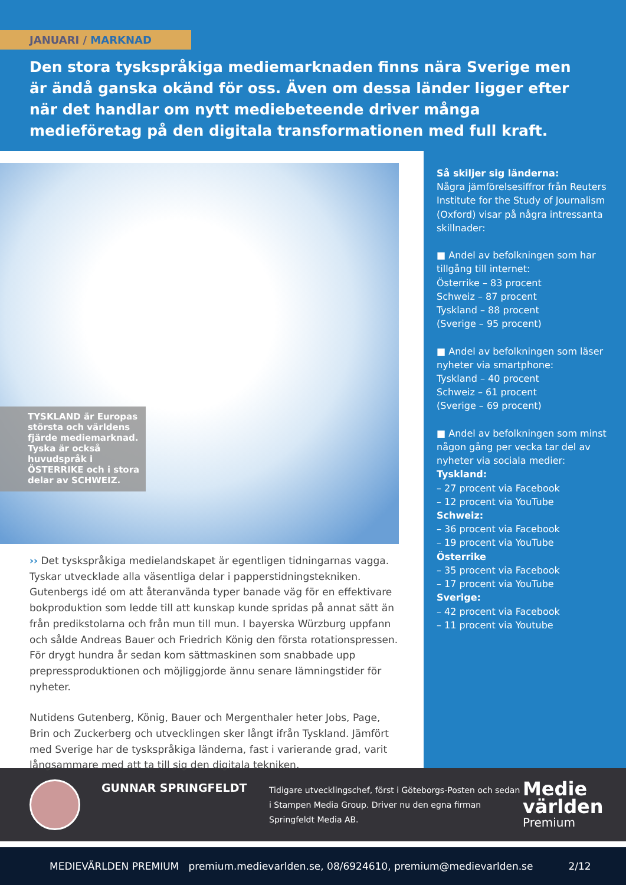JANUARI / MARKNAD
Den stora tyskspråkiga mediemarknaden finns nära Sverige men är ändå ganska okänd för oss. Även om dessa länder ligger efter när det handlar om nytt mediebeteende driver många medieföretag på den digitala transformationen med full kraft.
TYSKLAND är Europas största och världens fjärde mediemarknad. Tyska är också huvudspråk i ÖSTERRIKE och i stora delar av SCHWEIZ.
›› Det tyskspråkiga medielandskapet är egentligen tidningarnas vagga. Tyskar utvecklade alla väsentliga delar i papperstidningstekniken. Gutenbergs idé om att återanvända typer banade väg för en effektivare bokproduktion som ledde till att kunskap kunde spridas på annat sätt än från predikstolarna och från mun till mun. I bayerska Würzburg uppfann och sålde Andreas Bauer och Friedrich König den första rotationspressen. För drygt hundra år sedan kom sättmaskinen som snabbade upp prepressproduktionen och möjliggjorde ännu senare lämningstider för nyheter.
Nutidens Gutenberg, König, Bauer och Mergenthaler heter Jobs, Page, Brin och Zuckerberg och utvecklingen sker långt ifrån Tyskland. Jämfört med Sverige har de tyskspråkiga länderna, fast i varierande grad, varit långsammare med att ta till sig den digitala tekniken.
Så skiljer sig länderna:
Några jämförelsesiffror från Reuters Institute for the Study of Journalism (Oxford) visar på några intressanta skillnader:
■ Andel av befolkningen som har tillgång till internet:
Österrike – 83 procent
Schweiz – 87 procent
Tyskland – 88 procent
(Sverige – 95 procent)
■ Andel av befolkningen som läser nyheter via smartphone:
Tyskland – 40 procent
Schweiz – 61 procent
(Sverige – 69 procent)
■ Andel av befolkningen som minst någon gång per vecka tar del av nyheter via sociala medier:
Tyskland:
– 27 procent via Facebook
– 12 procent via YouTube
Schweiz:
– 36 procent via Facebook
– 19 procent via YouTube
Österrike
– 35 procent via Facebook
– 17 procent via YouTube
Sverige:
– 42 procent via Facebook
– 11 procent via Youtube
GUNNAR SPRINGFELDT
Tidigare utvecklingschef, först i Göteborgs-Posten och sedan i Stampen Media Group. Driver nu den egna firman Springfeldt Media AB.
Medie
världen
Premium
MEDIEVÄRLDEN PREMIUM premium.medievarlden.se, 08/6924610, premium@medievarlden.se 2/12